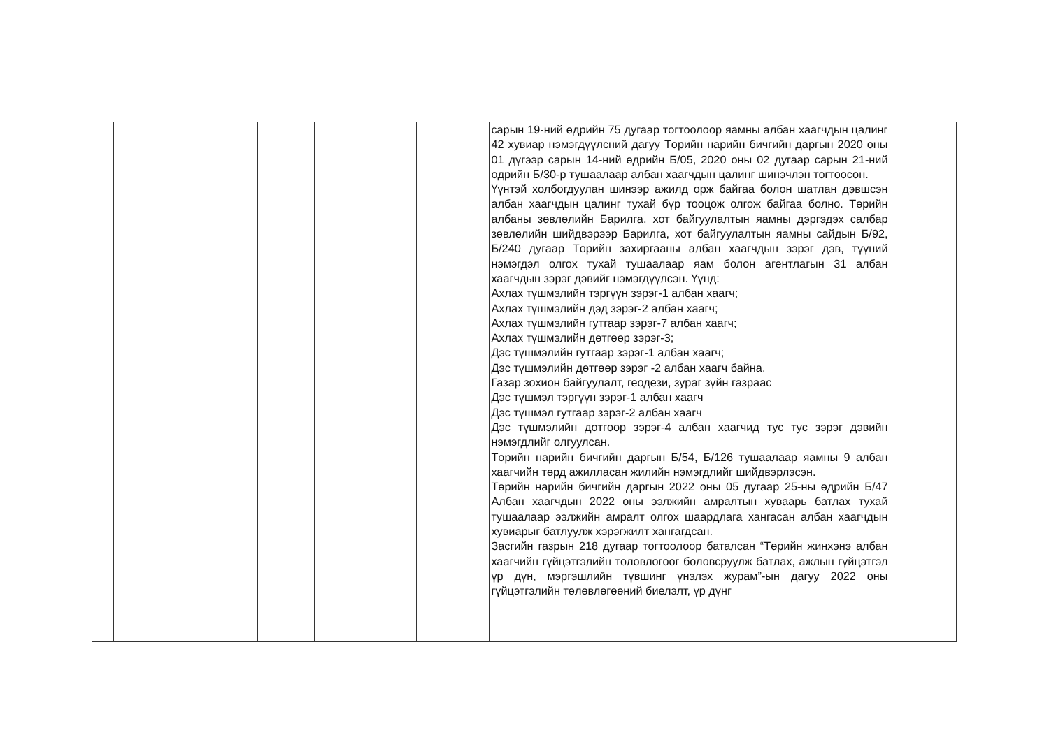| | | | | | | | сарын 19-ний өдрийн 75 дугаар тогтоолоор яамны албан хаагчдын цалинг 42 хувиар нэмэгдүүлсний дагуу Төрийн нарийн бичгийн даргын 2020 оны 01 дүгээр сарын 14-ний өдрийн Б/05, 2020 оны 02 дугаар сарын 21-ний өдрийн Б/30-р тушаалаар албан хаагчдын цалинг шинэчлэн тогтоосон. Үүнтэй холбогдуулан шинээр ажилд орж байгаа болон шатлан дэвшсэн албан хаагчдын цалинг тухай бүр тооцож олгож байгаа болно. Төрийн албаны зөвлөлийн Барилга, хот байгуулалтын яамны дэргэдэх салбар зөвлөлийн шийдвэрээр Барилга, хот байгуулалтын яамны сайдын Б/92, Б/240 дугаар Төрийн захиргааны албан хаагчдын зэрэг дэв, түүний нэмэгдэл олгох тухай тушаалаар яам болон агентлагын 31 албан хаагчдын зэрэг дэвийг нэмэгдүүлсэн. Үүнд: Ахлах түшмэлийн тэргүүн зэрэг-1 албан хаагч; Ахлах түшмэлийн дэд зэрэг-2 албан хаагч; Ахлах түшмэлийн гутгаар зэрэг-7 албан хаагч; Ахлах түшмэлийн дөтгөөр зэрэг-3; Дэс түшмэлийн гутгаар зэрэг-1 албан хаагч; Дэс түшмэлийн дөтгөөр зэрэг -2 албан хаагч байна. Газар зохион байгуулалт, геодези, зураг зүйн газраас Дэс түшмэл тэргүүн зэрэг-1 албан хаагч Дэс түшмэл гутгаар зэрэг-2 албан хаагч Дэс түшмэлийн дөтгөөр зэрэг-4 албан хаагчид тус тус зэрэг дэвийн нэмэгдлийг олгуулсан. Төрийн нарийн бичгийн даргын Б/54, Б/126 тушаалаар яамны 9 албан хаагчийн төрд ажилласан жилийн нэмэгдлийг шийдвэрлэсэн. Төрийн нарийн бичгийн даргын 2022 оны 05 дугаар 25-ны өдрийн Б/47 Албан хаагчдын 2022 оны ээлжийн амралтын хуваарь батлах тухай тушаалаар ээлжийн амралт олгох шаардлага хангасан албан хаагчдын хувиарыг батлуулж хэрэгжилт хангагдсан. Засгийн газрын 218 дугаар тогтоолоор баталсан “Төрийн жинхэнэ албан хаагчийн гүйцэтгэлийн төлөвлөгөөг боловсруулж батлах, ажлын гүйцэтгэл үр дүн, мэргэшлийн түвшинг үнэлэх журам”-ын дагуу 2022 оны гүйцэтгэлийн төлөвлөгөөний биелэлт, үр дүнг | |